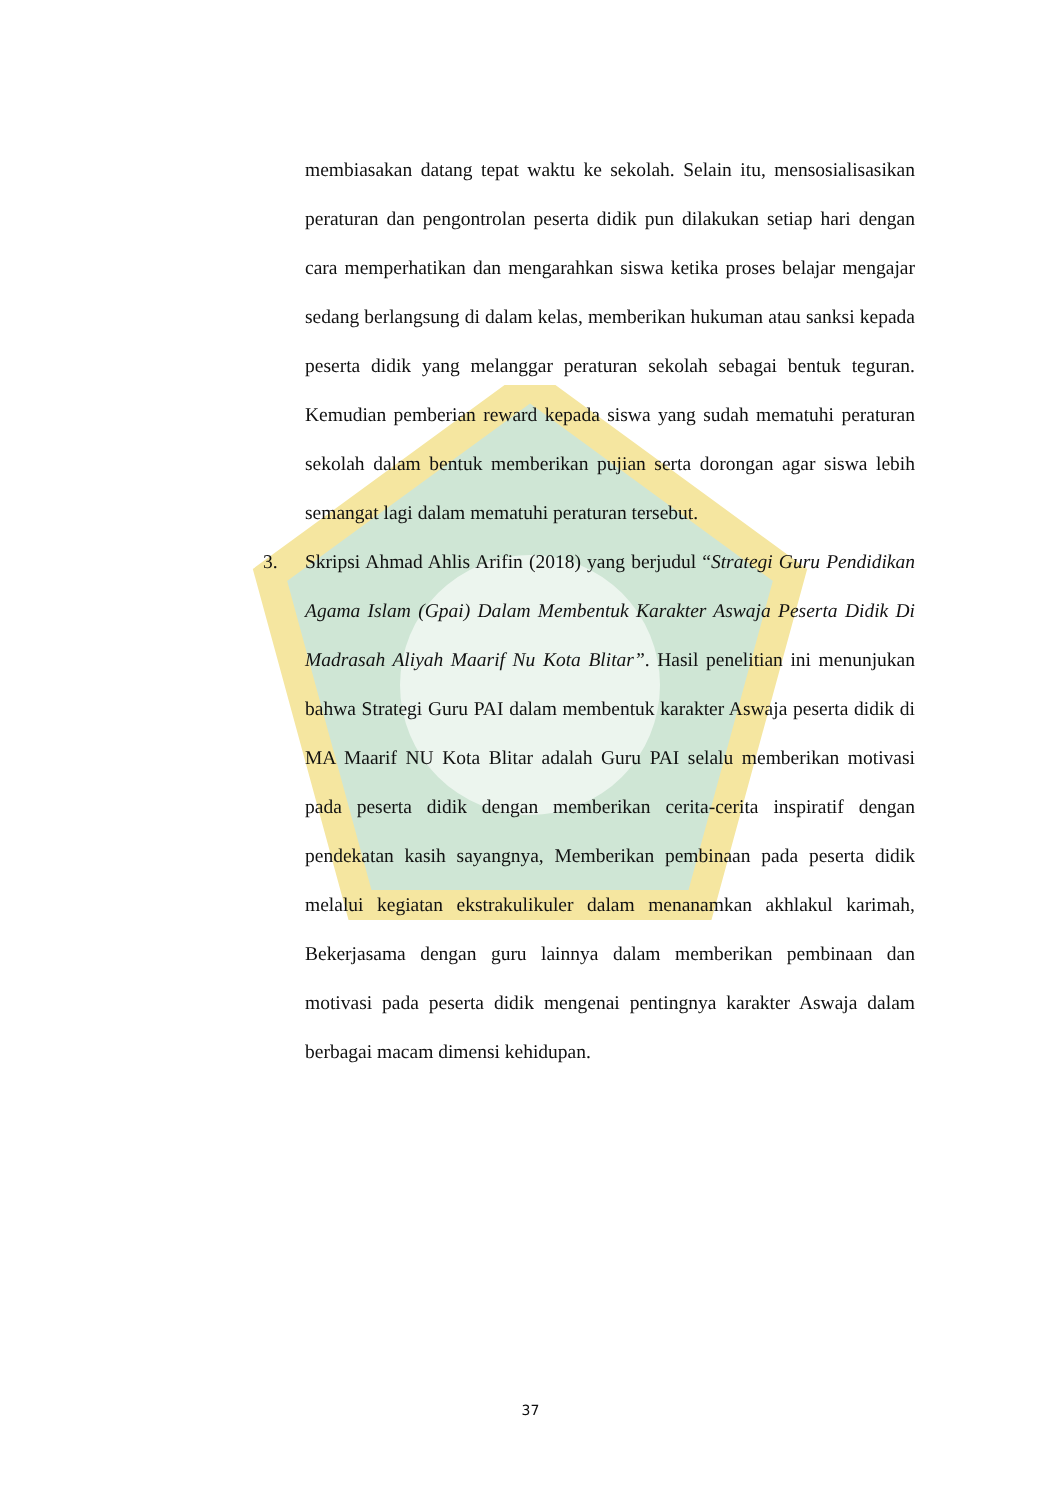membiasakan datang tepat waktu ke sekolah. Selain itu, mensosialisasikan peraturan dan pengontrolan peserta didik pun dilakukan setiap hari dengan cara memperhatikan dan mengarahkan siswa ketika proses belajar mengajar sedang berlangsung di dalam kelas, memberikan hukuman atau sanksi kepada peserta didik yang melanggar peraturan sekolah sebagai bentuk teguran. Kemudian pemberian reward kepada siswa yang sudah mematuhi peraturan sekolah dalam bentuk memberikan pujian serta dorongan agar siswa lebih semangat lagi dalam mematuhi peraturan tersebut.
3. Skripsi Ahmad Ahlis Arifin (2018) yang berjudul “Strategi Guru Pendidikan Agama Islam (Gpai) Dalam Membentuk Karakter Aswaja Peserta Didik Di Madrasah Aliyah Maarif Nu Kota Blitar”. Hasil penelitian ini menunjukan bahwa Strategi Guru PAI dalam membentuk karakter Aswaja peserta didik di MA Maarif NU Kota Blitar adalah Guru PAI selalu memberikan motivasi pada peserta didik dengan memberikan cerita-cerita inspiratif dengan pendekatan kasih sayangnya, Memberikan pembinaan pada peserta didik melalui kegiatan ekstrakulikuler dalam menanamkan akhlakul karimah, Bekerjasama dengan guru lainnya dalam memberikan pembinaan dan motivasi pada peserta didik mengenai pentingnya karakter Aswaja dalam berbagai macam dimensi kehidupan.
37